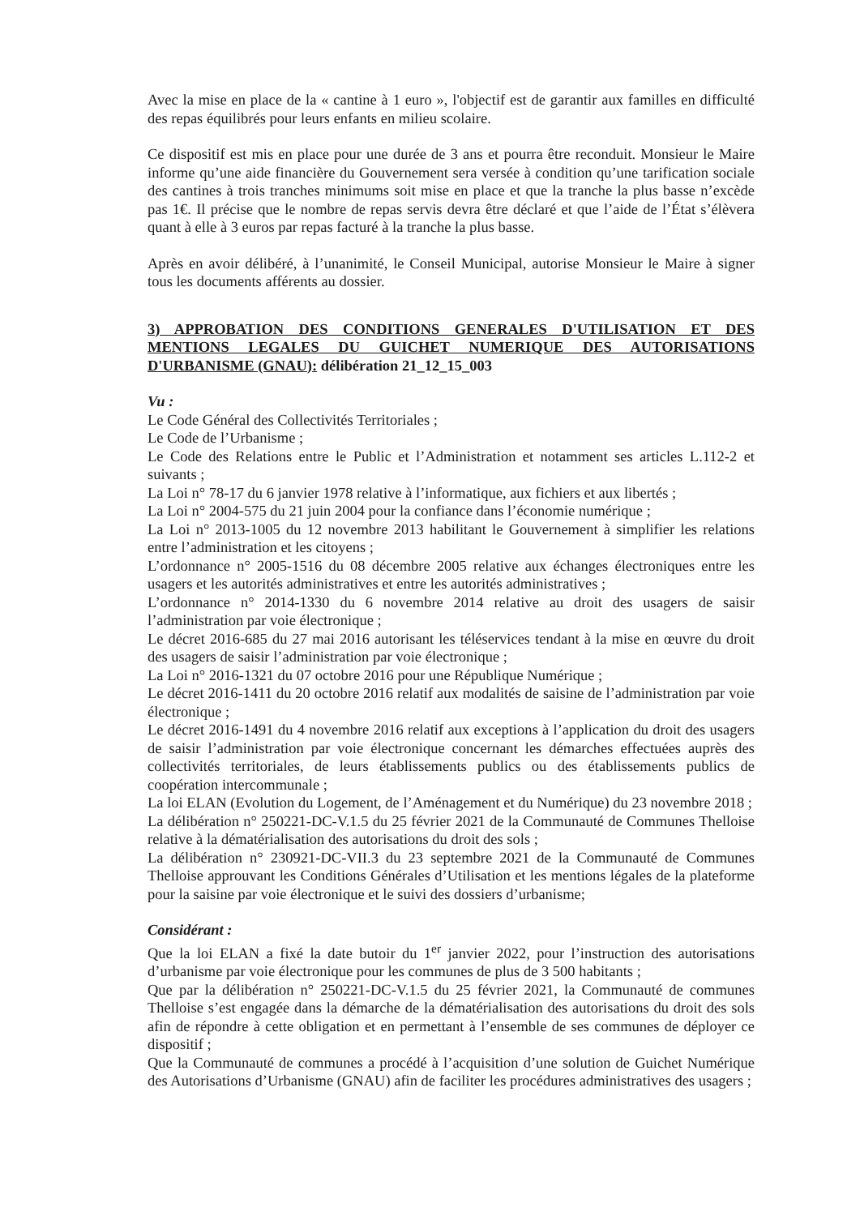Avec la mise en place de la « cantine à 1 euro », l'objectif est de garantir aux familles en difficulté des repas équilibrés pour leurs enfants en milieu scolaire.
Ce dispositif est mis en place pour une durée de 3 ans et pourra être reconduit. Monsieur le Maire informe qu’une aide financière du Gouvernement sera versée à condition qu’une tarification sociale des cantines à trois tranches minimums soit mise en place et que la tranche la plus basse n’excède pas 1€. Il précise que le nombre de repas servis devra être déclaré et que l’aide de l’État s’élèvera quant à elle à 3 euros par repas facturé à la tranche la plus basse.
Après en avoir délibéré, à l’unanimité, le Conseil Municipal, autorise Monsieur le Maire à signer tous les documents afférents au dossier.
3) APPROBATION DES CONDITIONS GENERALES D'UTILISATION ET DES MENTIONS LEGALES DU GUICHET NUMERIQUE DES AUTORISATIONS D'URBANISME (GNAU): délibération 21_12_15_003
Vu :
Le Code Général des Collectivités Territoriales ;
Le Code de l’Urbanisme ;
Le Code des Relations entre le Public et l’Administration et notamment ses articles L.112-2 et suivants ;
La Loi n° 78-17 du 6 janvier 1978 relative à l’informatique, aux fichiers et aux libertés ;
La Loi n° 2004-575 du 21 juin 2004 pour la confiance dans l’économie numérique ;
La Loi n° 2013-1005 du 12 novembre 2013 habilitant le Gouvernement à simplifier les relations entre l’administration et les citoyens ;
L’ordonnance n° 2005-1516 du 08 décembre 2005 relative aux échanges électroniques entre les usagers et les autorités administratives et entre les autorités administratives ;
L’ordonnance n° 2014-1330 du 6 novembre 2014 relative au droit des usagers de saisir l’administration par voie électronique ;
Le décret 2016-685 du 27 mai 2016 autorisant les téléservices tendant à la mise en œuvre du droit des usagers de saisir l’administration par voie électronique ;
La Loi n° 2016-1321 du 07 octobre 2016 pour une République Numérique ;
Le décret 2016-1411 du 20 octobre 2016 relatif aux modalités de saisine de l’administration par voie électronique ;
Le décret 2016-1491 du 4 novembre 2016 relatif aux exceptions à l’application du droit des usagers de saisir l’administration par voie électronique concernant les démarches effectuées auprès des collectivités territoriales, de leurs établissements publics ou des établissements publics de coopération intercommunale ;
La loi ELAN (Evolution du Logement, de l’Aménagement et du Numérique) du 23 novembre 2018 ;
La délibération n° 250221-DC-V.1.5 du 25 février 2021 de la Communauté de Communes Thelloise relative à la dématérialisation des autorisations du droit des sols ;
La délibération n° 230921-DC-VII.3 du 23 septembre 2021 de la Communauté de Communes Thelloise approuvant les Conditions Générales d’Utilisation et les mentions légales de la plateforme pour la saisine par voie électronique et le suivi des dossiers d’urbanisme;
Considérant :
Que la loi ELAN a fixé la date butoir du 1<sup>er</sup> janvier 2022, pour l’instruction des autorisations d’urbanisme par voie électronique pour les communes de plus de 3 500 habitants ;
Que par la délibération n° 250221-DC-V.1.5 du 25 février 2021, la Communauté de communes Thelloise s’est engagée dans la démarche de la dématérialisation des autorisations du droit des sols afin de répondre à cette obligation et en permettant à l’ensemble de ses communes de déployer ce dispositif ;
Que la Communauté de communes a procédé à l’acquisition d’une solution de Guichet Numérique des Autorisations d’Urbanisme (GNAU) afin de faciliter les procédures administratives des usagers ;